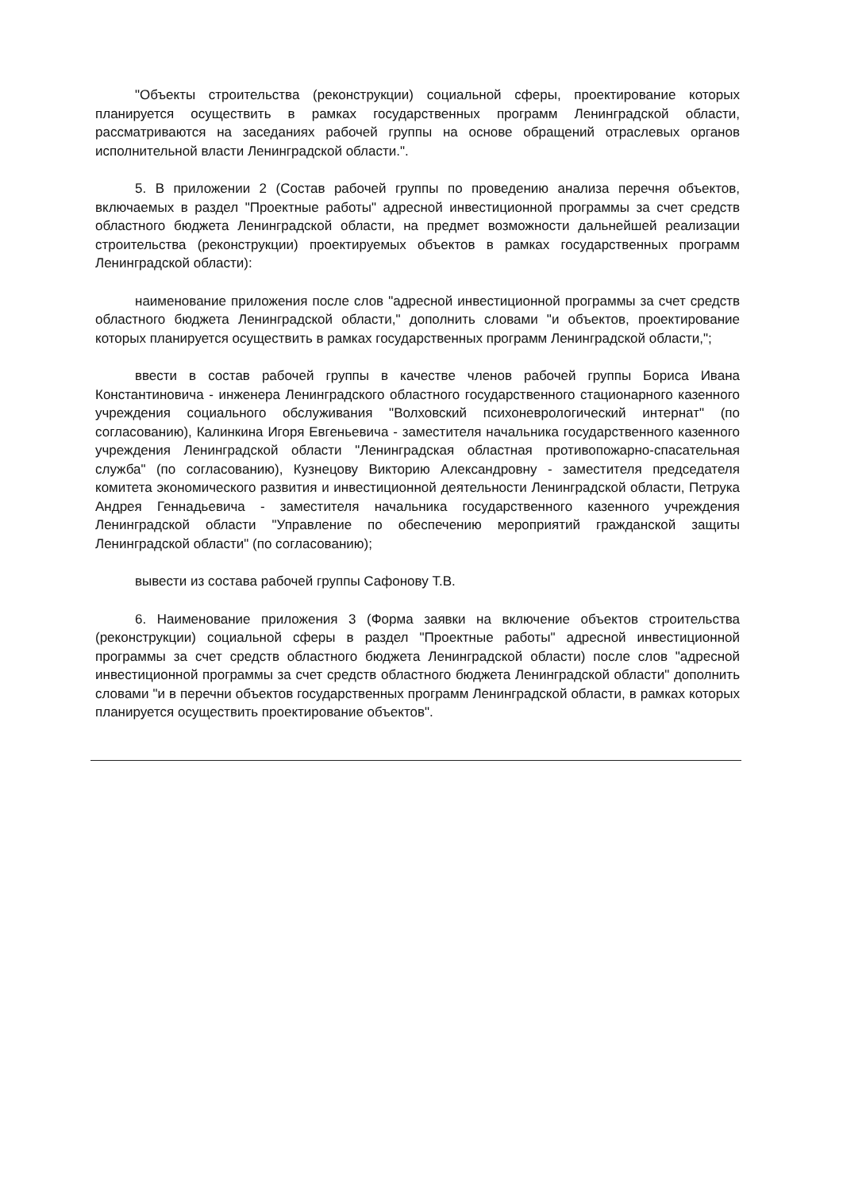"Объекты строительства (реконструкции) социальной сферы, проектирование которых планируется осуществить в рамках государственных программ Ленинградской области, рассматриваются на заседаниях рабочей группы на основе обращений отраслевых органов исполнительной власти Ленинградской области.".
5. В приложении 2 (Состав рабочей группы по проведению анализа перечня объектов, включаемых в раздел "Проектные работы" адресной инвестиционной программы за счет средств областного бюджета Ленинградской области, на предмет возможности дальнейшей реализации строительства (реконструкции) проектируемых объектов в рамках государственных программ Ленинградской области):
наименование приложения после слов "адресной инвестиционной программы за счет средств областного бюджета Ленинградской области," дополнить словами "и объектов, проектирование которых планируется осуществить в рамках государственных программ Ленинградской области,";
ввести в состав рабочей группы в качестве членов рабочей группы Бориса Ивана Константиновича - инженера Ленинградского областного государственного стационарного казенного учреждения социального обслуживания "Волховский психоневрологический интернат" (по согласованию), Калинкина Игоря Евгеньевича - заместителя начальника государственного казенного учреждения Ленинградской области "Ленинградская областная противопожарно-спасательная служба" (по согласованию), Кузнецову Викторию Александровну - заместителя председателя комитета экономического развития и инвестиционной деятельности Ленинградской области, Петрука Андрея Геннадьевича - заместителя начальника государственного казенного учреждения Ленинградской области "Управление по обеспечению мероприятий гражданской защиты Ленинградской области" (по согласованию);
вывести из состава рабочей группы Сафонову Т.В.
6. Наименование приложения 3 (Форма заявки на включение объектов строительства (реконструкции) социальной сферы в раздел "Проектные работы" адресной инвестиционной программы за счет средств областного бюджета Ленинградской области) после слов "адресной инвестиционной программы за счет средств областного бюджета Ленинградской области" дополнить словами "и в перечни объектов государственных программ Ленинградской области, в рамках которых планируется осуществить проектирование объектов".